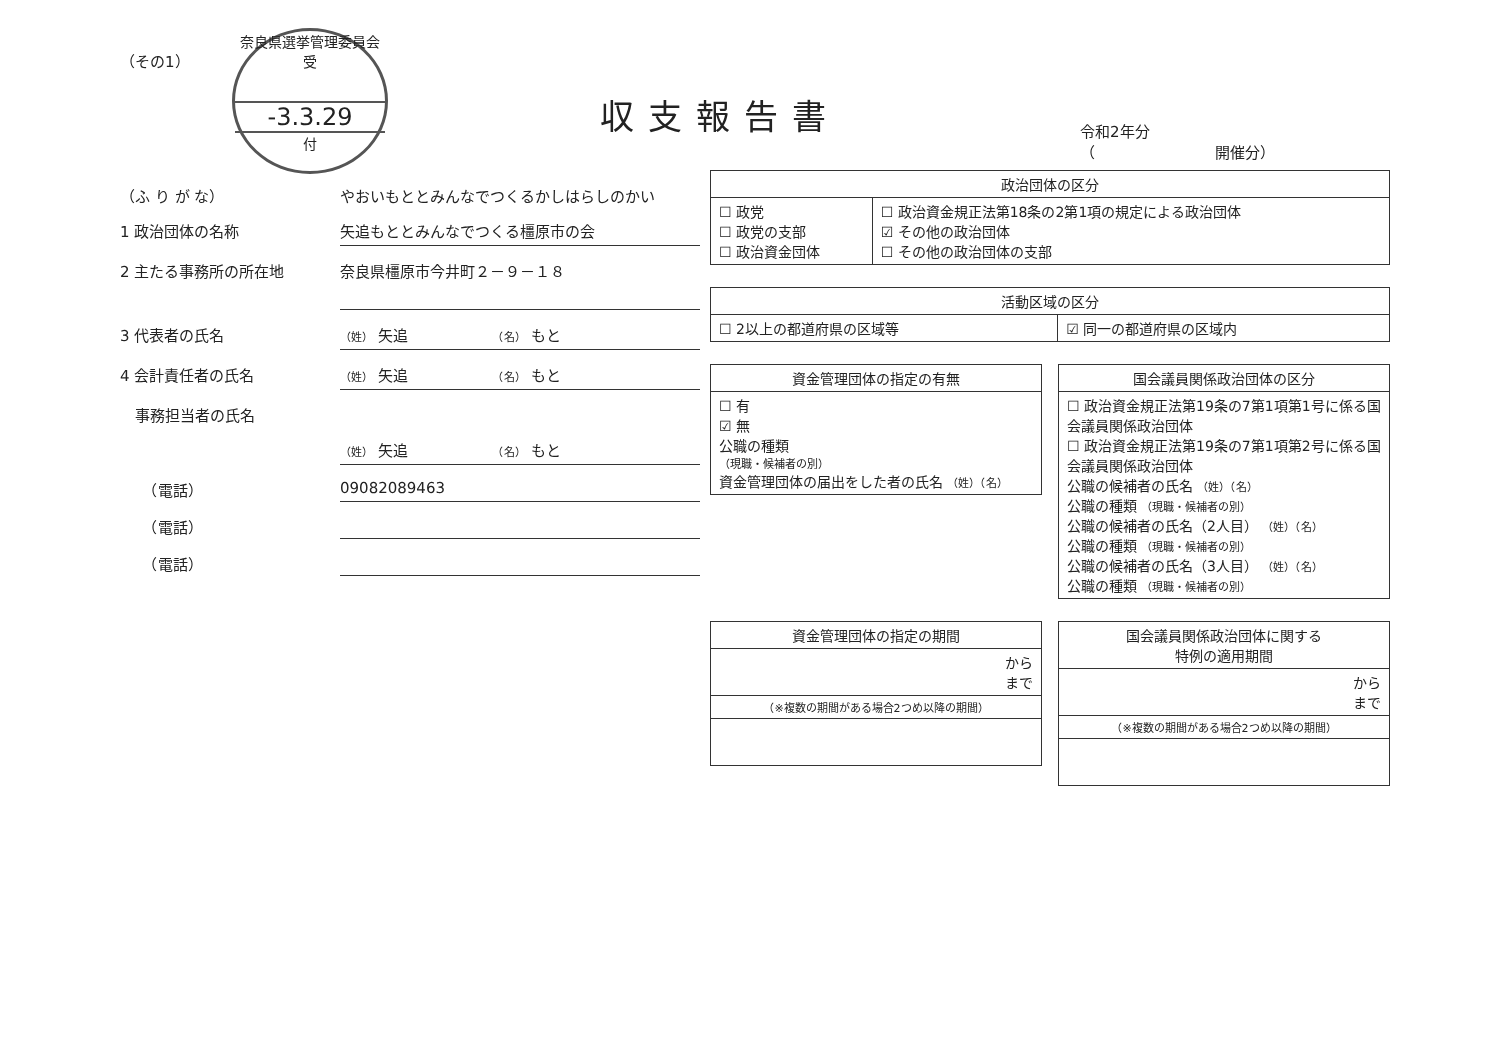奈良県選挙管理委員会 受
-3.3.29
付
収支報告書
令和2年分
（　　　　　　　　開催分）
（その1）
（ふ り が な） やおいもととみんなでつくるかしはらしのかい
1 政治団体の名称 矢追もととみんなでつくる橿原市の会
2 主たる事務所の所在地 奈良県橿原市今井町２－９－１８
3 代表者の氏名
（姓） 矢追　　　　　　（名） もと
4 会計責任者の氏名
（姓） 矢追　　　　　　（名） もと
　事務担当者の氏名
（姓） 矢追　　　　　　（名） もと
　　（電話） 09082089463
　　（電話）
　　（電話）
| 政治団体の区分 | |
| --- | --- |
| ☐ 政党 ☐ 政党の支部 ☐ 政治資金団体 | ☐ 政治資金規正法第18条の2第1項の規定による政治団体 ☑ その他の政治団体 ☐ その他の政治団体の支部 |
| 活動区域の区分 | |
| --- | --- |
| ☐ 2以上の都道府県の区域等 | ☑ 同一の都道府県の区域内 |
| 資金管理団体の指定の有無 |
| --- |
| ☐ 有 ☑ 無 公職の種類 （現職・候補者の別） 資金管理団体の届出をした者の氏名 （姓）（名） |
| 国会議員関係政治団体の区分 |
| --- |
| ☐ 政治資金規正法第19条の7第1項第1号に係る国会議員関係政治団体 ☐ 政治資金規正法第19条の7第1項第2号に係る国会議員関係政治団体 公職の候補者の氏名 （姓）（名） 公職の種類 （現職・候補者の別） 公職の候補者の氏名（2人目） （姓）（名） 公職の種類 （現職・候補者の別） 公職の候補者の氏名（3人目） （姓）（名） 公職の種類 （現職・候補者の別） |
| 資金管理団体の指定の期間 |
| --- |
| から まで |
| （※複数の期間がある場合2つめ以降の期間） |
| 国会議員関係政治団体に関する 特例の適用期間 |
| --- |
| から まで |
| （※複数の期間がある場合2つめ以降の期間） |